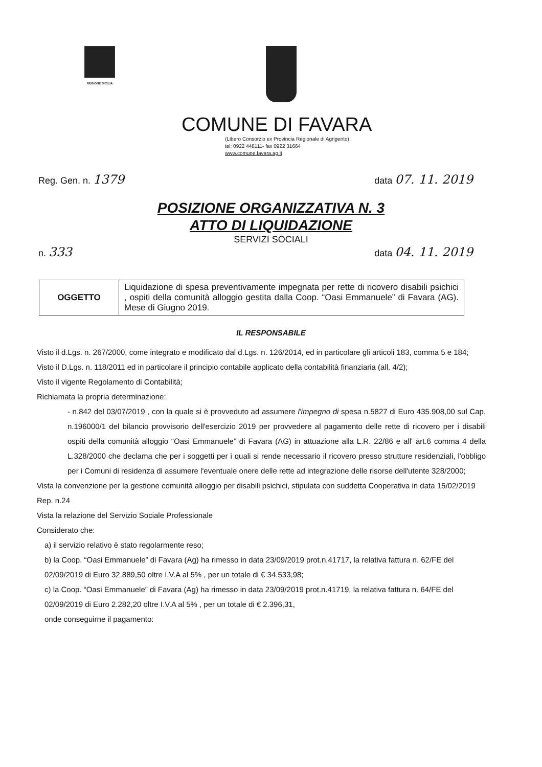REGIONE SICILIA
COMUNE DI FAVARA
(Libero Consorzio ex Provincia Regionale di Agrigento)
tel: 0922 448111- fax 0922 31664
www.comune.favara.ag.it
Reg. Gen. n. 1379 data 07. 11. 2019
POSIZIONE ORGANIZZATIVA N. 3
ATTO DI LIQUIDAZIONE
SERVIZI SOCIALI
n. 333 data 04. 11. 2019
| OGGETTO | Liquidazione di spesa preventivamente impegnata per rette di ricovero disabili psichici , ospiti della comunità alloggio gestita dalla Coop. “Oasi Emmanuele” di Favara (AG). Mese di Giugno 2019. |
IL RESPONSABILE
Visto il d.Lgs. n. 267/2000, come integrato e modificato dal d.Lgs. n. 126/2014, ed in particolare gli articoli 183, comma 5 e 184;
Visto il D.Lgs. n. 118/2011 ed in particolare il principio contabile applicato della contabilità finanziaria (all. 4/2);
Visto il vigente Regolamento di Contabilità;
Richiamata la propria determinazione:
- n.842 del 03/07/2019 , con la quale si è provveduto ad assumere l'impegno di spesa n.5827 di Euro 435.908,00 sul Cap. n.196000/1 del bilancio provvisorio dell'esercizio 2019 per provvedere al pagamento delle rette di ricovero per i disabili ospiti della comunità alloggio “Oasi Emmanuele” di Favara (AG) in attuazione alla L.R. 22/86 e all' art.6 comma 4 della L.328/2000 che declama che per i soggetti per i quali si rende necessario il ricovero presso strutture residenziali, l'obbligo per i Comuni di residenza di assumere l'eventuale onere delle rette ad integrazione delle risorse dell'utente 328/2000;
Vista la convenzione per la gestione comunità alloggio per disabili psichici, stipulata con suddetta Cooperativa in data 15/02/2019 Rep. n.24
Vista la relazione del Servizio Sociale Professionale
Considerato che:
a) il servizio relativo è stato regolarmente reso;
b) la Coop. “Oasi Emmanuele” di Favara (Ag) ha rimesso in data 23/09/2019 prot.n.41717, la relativa fattura n. 62/FE del 02/09/2019 di Euro 32.889,50 oltre I.V.A al 5% , per un totale di € 34.533,98;
c) la Coop. “Oasi Emmanuele” di Favara (Ag) ha rimesso in data 23/09/2019 prot.n.41719, la relativa fattura n. 64/FE del 02/09/2019 di Euro 2.282,20 oltre I.V.A al 5% , per un totale di € 2.396,31,
onde conseguirne il pagamento: